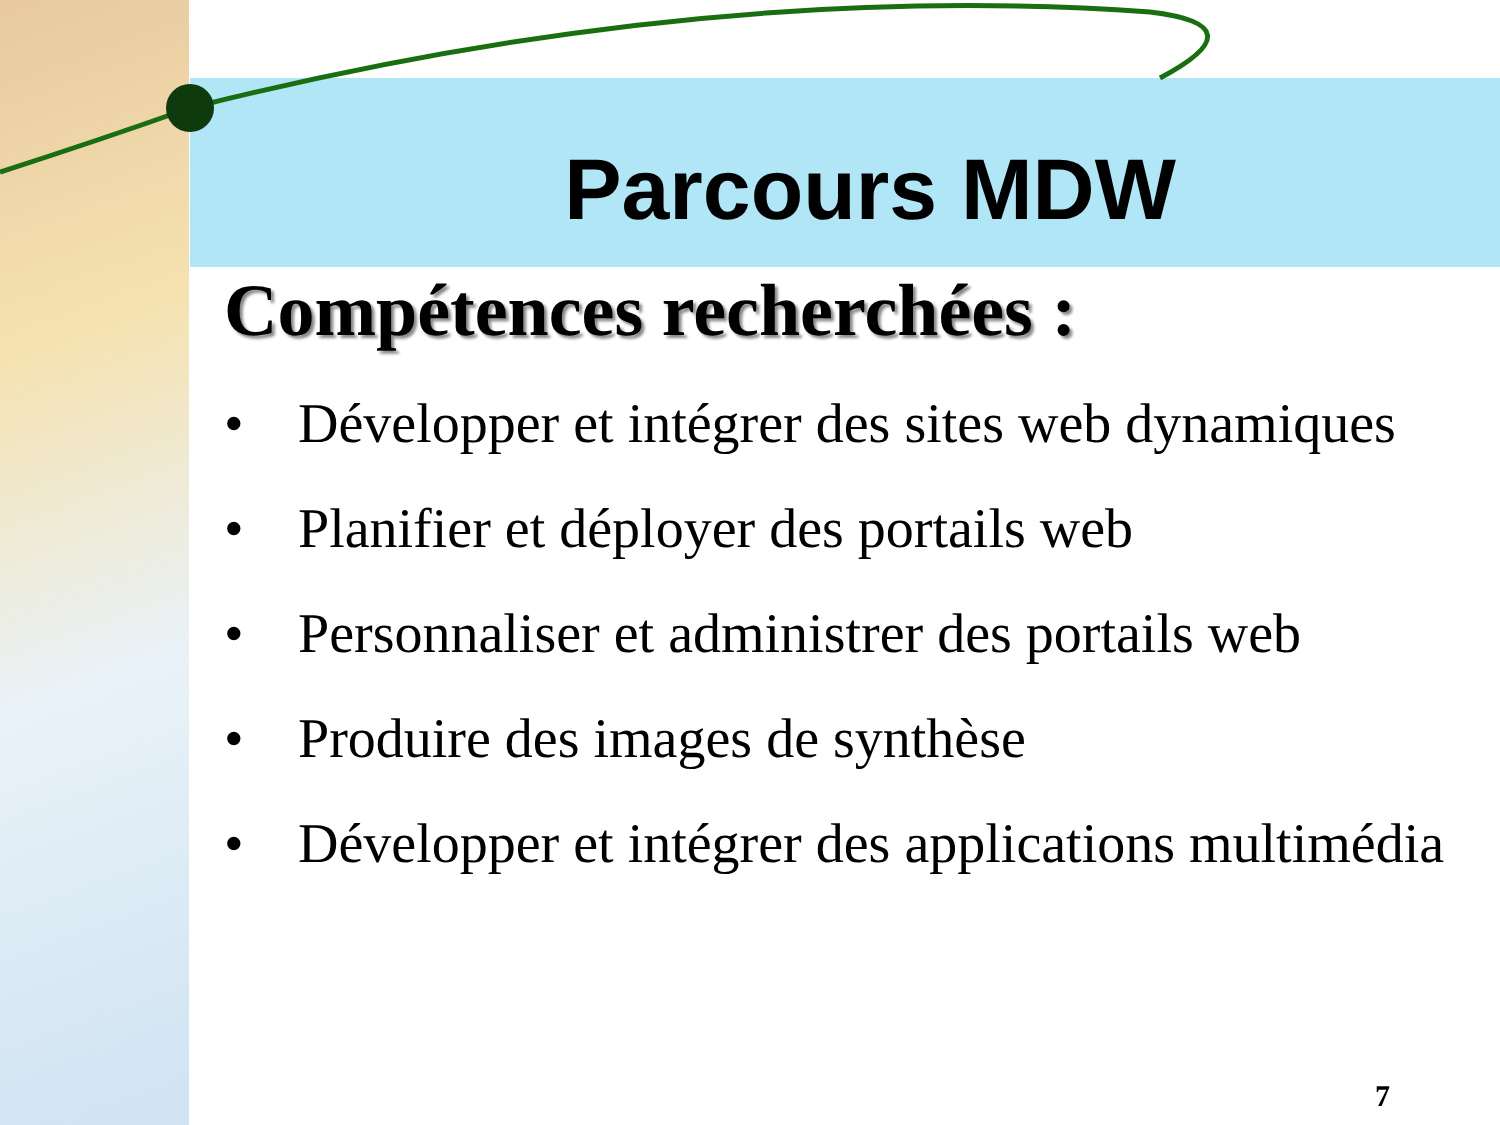Parcours MDW
Compétences recherchées :
• Développer et intégrer des sites web dynamiques
• Planifier et déployer des portails web
• Personnaliser et administrer des portails web
• Produire des images de synthèse
• Développer et intégrer des applications multimédia
7